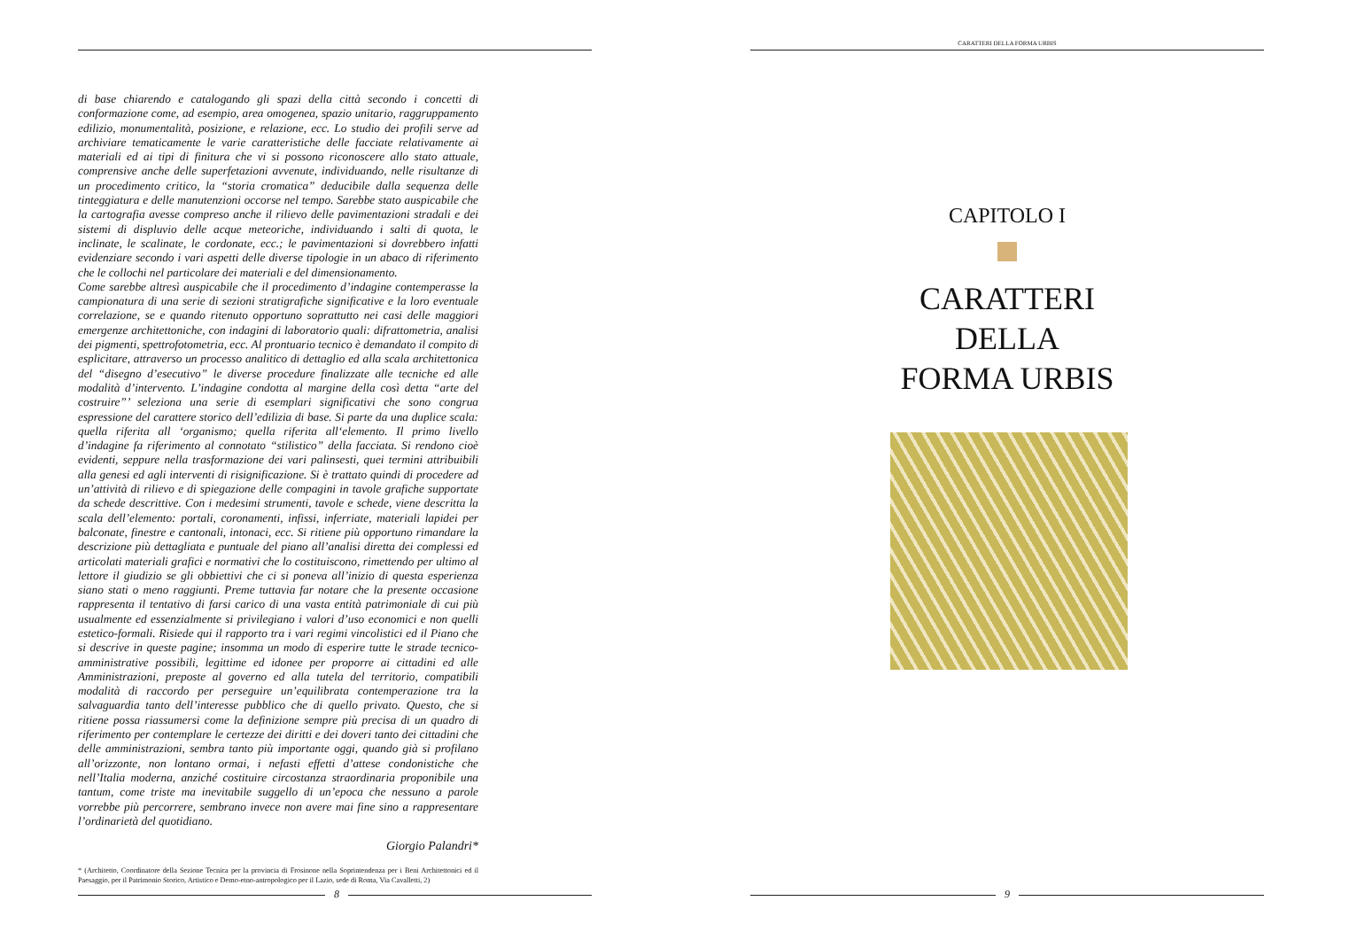di base chiarendo e catalogando gli spazi della città secondo i concetti di conformazione come, ad esempio, area omogenea, spazio unitario, raggruppamento edilizio, monumentalità, posizione, e relazione, ecc. Lo studio dei profili serve ad archiviare tematicamente le varie caratteristiche delle facciate relativamente ai materiali ed ai tipi di finitura che vi si possono riconoscere allo stato attuale, comprensive anche delle superfetazioni avvenute, individuando, nelle risultanze di un procedimento critico, la “storia cromatica” deducibile dalla sequenza delle tinteggiatura e delle manutenzioni occorse nel tempo. Sarebbe stato auspicabile che la cartografia avesse compreso anche il rilievo delle pavimentazioni stradali e dei sistemi di displuvio delle acque meteoriche, individuando i salti di quota, le inclinate, le scalinate, le cordonate, ecc.; le pavimentazioni si dovrebbero infatti evidenziare secondo i vari aspetti delle diverse tipologie in un abaco di riferimento che le collochi nel particolare dei materiali e del dimensionamento.
Come sarebbe altresì auspicabile che il procedimento d’indagine contemperasse la campionatura di una serie di sezioni stratigrafiche significative e la loro eventuale correlazione, se e quando ritenuto opportuno soprattutto nei casi delle maggiori emergenze architettoniche, con indagini di laboratorio quali: difrattometria, analisi dei pigmenti, spettrofotometria, ecc. Al prontuario tecnico è demandato il compito di esplicitare, attraverso un processo analitico di dettaglio ed alla scala architettonica del “disegno d’esecutivo” le diverse procedure finalizzate alle tecniche ed alle modalità d’intervento. L’indagine condotta al margine della così detta “arte del costruire”’ seleziona una serie di esemplari significativi che sono congrua espressione del carattere storico dell’edilizia di base. Si parte da una duplice scala: quella riferita all ‘organismo; quella riferita all‘elemento. Il primo livello d’indagine fa riferimento al connotato “stilistico” della facciata. Si rendono cioè evidenti, seppure nella trasformazione dei vari palinsesti, quei termini attribuibili alla genesi ed agli interventi di risignificazione. Si è trattato quindi di procedere ad un’attività di rilievo e di spiegazione delle compagini in tavole grafiche supportate da schede descrittive. Con i medesimi strumenti, tavole e schede, viene descritta la scala dell’elemento: portali, coronamenti, infissi, inferriate, materiali lapidei per balconate, finestre e cantonali, intonaci, ecc. Si ritiene più opportuno rimandare la descrizione più dettagliata e puntuale del piano all’analisi diretta dei complessi ed articolati materiali grafici e normativi che lo costituiscono, rimettendo per ultimo al lettore il giudizio se gli obbiettivi che ci si poneva all’inizio di questa esperienza siano stati o meno raggiunti. Preme tuttavia far notare che la presente occasione rappresenta il tentativo di farsi carico di una vasta entità patrimoniale di cui più usualmente ed essenzialmente si privilegiano i valori d’uso economici e non quelli estetico-formali. Risiede qui il rapporto tra i vari regimi vincolistici ed il Piano che si descrive in queste pagine; insomma un modo di esperire tutte le strade tecnico-amministrative possibili, legittime ed idonee per proporre ai cittadini ed alle Amministrazioni, preposte al governo ed alla tutela del territorio, compatibili modalità di raccordo per perseguire un’equilibrata contemperazione tra la salvaguardia tanto dell’interesse pubblico che di quello privato. Questo, che si ritiene possa riassumersi come la definizione sempre più precisa di un quadro di riferimento per contemplare le certezze dei diritti e dei doveri tanto dei cittadini che delle amministrazioni, sembra tanto più importante oggi, quando già si profilano all’orizzonte, non lontano ormai, i nefasti effetti d’attese condonistiche che nell’Italia moderna, anziché costituire circostanza straordinaria proponibile una tantum, come triste ma inevitabile suggello di un’epoca che nessuno a parole vorrebbe più percorrere, sembrano invece non avere mai fine sino a rappresentare l’ordinarietà del quotidiano.
Giorgio Palandri*
* (Architetto, Coordinatore della Sezione Tecnica per la provincia di Frosinone nella Soprintendenza per i Beni Architettonici ed il Paesaggio, per il Patrimonio Storico, Artistico e Demo-etno-antropologico per il Lazio, sede di Roma, Via Cavalletti, 2)
8
CARATTERI DELLA FORMA URBIS
CAPITOLO I
CARATTERI
DELLA
FORMA URBIS
9